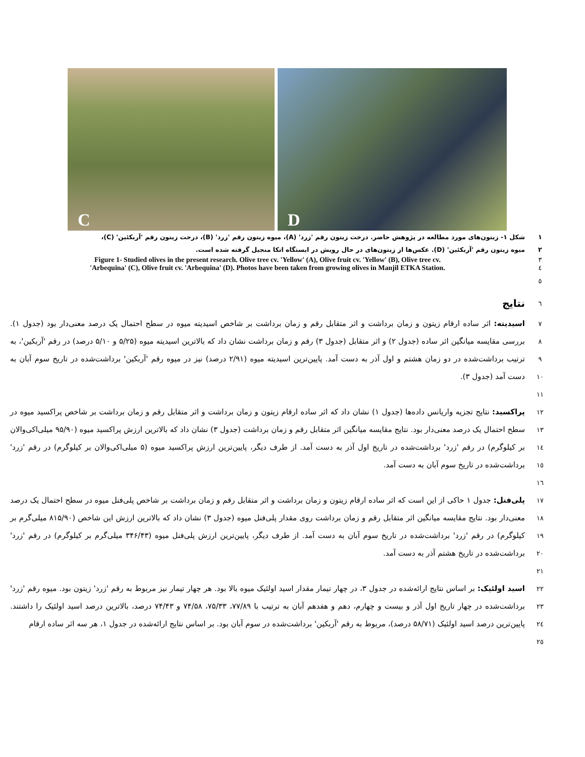C
D
١ شکل ۱- زیتون‌های مورد مطالعه در پژوهش حاضر. درخت زیتون رقم 'زرد' (A)، میوه زیتون رقم 'زرد' (B)، درخت زیتون رقم 'آربکئین' (C)،
٢ میوه زیتون رقم 'آربکئین' (D). عکس‌ها از زیتون‌های در حال رویش در ایستگاه اتکا منجیل گرفته شده است.
٣
Figure 1- Studied olives in the present research. Olive tree cv. 'Yellow' (A), Olive fruit cv. 'Yellow' (B), Olive tree cv.
٤
'Arbequina' (C), Olive fruit cv. 'Arbequina' (D). Photos have been taken from growing olives in Manjil ETKA Station.
٥
٦
نتایج
٧
٨
٩
١٠
١١
اسیدیته: اثر ساده ارقام زیتون و زمان برداشت و اثر متقابل رقم و زمان برداشت بر شاخص اسیدیته میوه در سطح احتمال یک درصد معنی‌دار بود (جدول ۱). بررسی مقایسه میانگین اثر ساده (جدول ۲) و اثر متقابل (جدول ۳) رقم و زمان برداشت نشان داد که بالاترین اسیدیته میوه (۵/۲۵ و ۵/۱۰ درصد) در رقم 'آربکین'، به ترتیب برداشت‌شده در دو زمان هشتم و اول آذر به دست آمد. پایین‌ترین اسیدیته میوه (۲/۹۱ درصد) نیز در میوه رقم 'آربکین' برداشت‌شده در تاریخ سوم آبان به دست آمد (جدول ۳).
١٢
١٣
١٤
١٥
١٦
پراکسید: نتایج تجزیه واریانس داده‌ها (جدول ۱) نشان داد که اثر ساده ارقام زیتون و زمان برداشت و اثر متقابل رقم و زمان برداشت بر شاخص پراکسید میوه در سطح احتمال یک درصد معنی‌دار بود. نتایج مقایسه میانگین اثر متقابل رقم و زمان برداشت (جدول ۳) نشان داد که بالاترین ارزش پراکسید میوه (۹۵/۹۰ میلی‌اکی‌والان بر کیلوگرم) در رقم 'زرد' برداشت‌شده در تاریخ اول آذر به دست آمد. از طرف دیگر، پایین‌ترین ارزش پراکسید میوه (۵ میلی‌اکی‌والان بر کیلوگرم) در رقم 'زرد' برداشت‌شده در تاریخ سوم آبان به دست آمد.
١٧
١٨
١٩
٢٠
٢١
پلی‌فنل: جدول ۱ حاکی از این است که اثر ساده ارقام زیتون و زمان برداشت و اثر متقابل رقم و زمان برداشت بر شاخص پلی‌فنل میوه در سطح احتمال یک درصد معنی‌دار بود. نتایج مقایسه میانگین اثر متقابل رقم و زمان برداشت روی مقدار پلی‌فنل میوه (جدول ۳) نشان داد که بالاترین ارزش این شاخص (۸۱۵/۹۰ میلی‌گرم بر کیلوگرم) در رقم 'زرد' برداشت‌شده در تاریخ سوم آبان به دست آمد. از طرف دیگر، پایین‌ترین ارزش پلی‌فنل میوه (۳۴۶/۴۳ میلی‌گرم بر کیلوگرم) در رقم 'زرد' برداشت‌شده در تاریخ هشتم آذر به دست آمد.
٢٢
٢٣
٢٤
٢٥
اسید اولئیک: بر اساس نتایج ارائه‌شده در جدول ۳، در چهار تیمار مقدار اسید اولئیک میوه بالا بود. هر چهار تیمار نیز مربوط به رقم 'زرد' زیتون بود. میوه رقم 'زرد' برداشت‌شده در چهار تاریخ اول آذر و بیست و چهارم، دهم و هفدهم آبان به ترتیب با ۷۷/۸۹، ۷۵/۳۳، ۷۴/۵۸ و ۷۴/۴۳ درصد، بالاترین درصد اسید اولئیک را داشتند. پایین‌ترین درصد اسید اولئیک (۵۸/۷۱ درصد)، مربوط به رقم 'آربکین' برداشت‌شده در سوم آبان بود. بر اساس نتایج ارائه‌شده در جدول ۱، هر سه اثر ساده ارقام